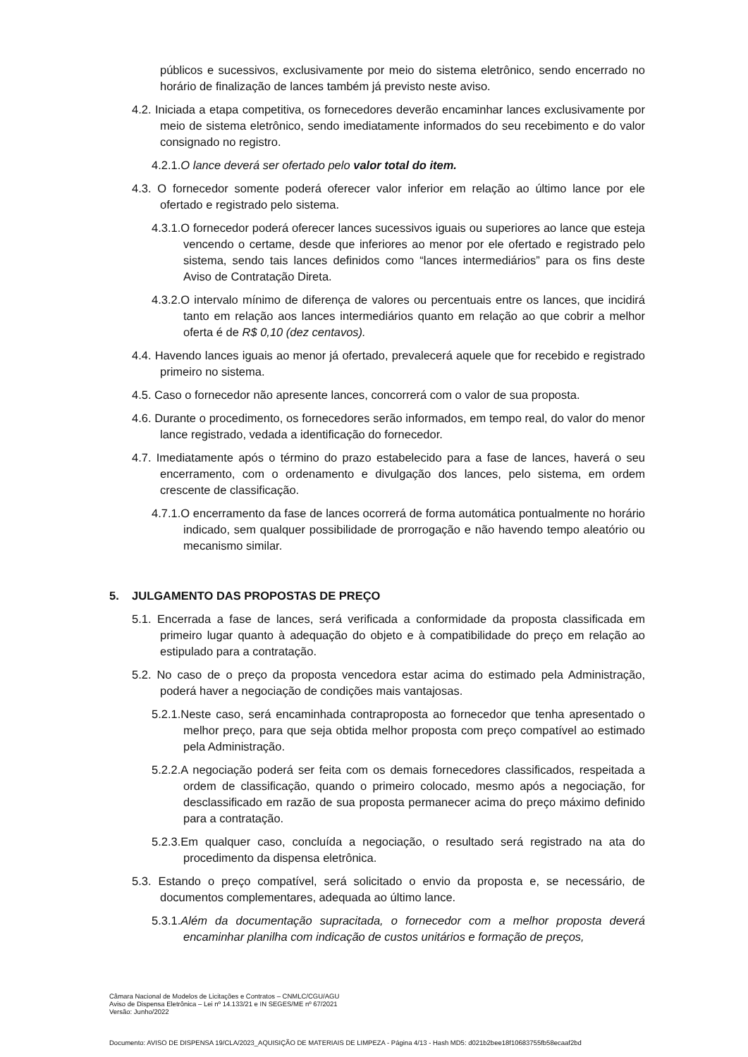públicos e sucessivos, exclusivamente por meio do sistema eletrônico, sendo encerrado no horário de finalização de lances também já previsto neste aviso.
4.2. Iniciada a etapa competitiva, os fornecedores deverão encaminhar lances exclusivamente por meio de sistema eletrônico, sendo imediatamente informados do seu recebimento e do valor consignado no registro.
4.2.1.O lance deverá ser ofertado pelo valor total do item.
4.3. O fornecedor somente poderá oferecer valor inferior em relação ao último lance por ele ofertado e registrado pelo sistema.
4.3.1.O fornecedor poderá oferecer lances sucessivos iguais ou superiores ao lance que esteja vencendo o certame, desde que inferiores ao menor por ele ofertado e registrado pelo sistema, sendo tais lances definidos como “lances intermediários” para os fins deste Aviso de Contratação Direta.
4.3.2.O intervalo mínimo de diferença de valores ou percentuais entre os lances, que incidirá tanto em relação aos lances intermediários quanto em relação ao que cobrir a melhor oferta é de R$ 0,10 (dez centavos).
4.4. Havendo lances iguais ao menor já ofertado, prevalecerá aquele que for recebido e registrado primeiro no sistema.
4.5. Caso o fornecedor não apresente lances, concorrerá com o valor de sua proposta.
4.6. Durante o procedimento, os fornecedores serão informados, em tempo real, do valor do menor lance registrado, vedada a identificação do fornecedor.
4.7. Imediatamente após o término do prazo estabelecido para a fase de lances, haverá o seu encerramento, com o ordenamento e divulgação dos lances, pelo sistema, em ordem crescente de classificação.
4.7.1.O encerramento da fase de lances ocorrerá de forma automática pontualmente no horário indicado, sem qualquer possibilidade de prorrogação e não havendo tempo aleatório ou mecanismo similar.
5. JULGAMENTO DAS PROPOSTAS DE PREÇO
5.1. Encerrada a fase de lances, será verificada a conformidade da proposta classificada em primeiro lugar quanto à adequação do objeto e à compatibilidade do preço em relação ao estipulado para a contratação.
5.2. No caso de o preço da proposta vencedora estar acima do estimado pela Administração, poderá haver a negociação de condições mais vantajosas.
5.2.1.Neste caso, será encaminhada contraproposta ao fornecedor que tenha apresentado o melhor preço, para que seja obtida melhor proposta com preço compatível ao estimado pela Administração.
5.2.2.A negociação poderá ser feita com os demais fornecedores classificados, respeitada a ordem de classificação, quando o primeiro colocado, mesmo após a negociação, for desclassificado em razão de sua proposta permanecer acima do preço máximo definido para a contratação.
5.2.3.Em qualquer caso, concluída a negociação, o resultado será registrado na ata do procedimento da dispensa eletrônica.
5.3. Estando o preço compatível, será solicitado o envio da proposta e, se necessário, de documentos complementares, adequada ao último lance.
5.3.1.Além da documentação supracitada, o fornecedor com a melhor proposta deverá encaminhar planilha com indicação de custos unitários e formação de preços,
Câmara Nacional de Modelos de Licitações e Contratos – CNMLC/CGU/AGU
Aviso de Dispensa Eletrônica – Lei nº 14.133/21 e IN SEGES/ME nº 67/2021
Versão: Junho/2022
Documento: AVISO DE DISPENSA 19/CLA/2023_AQUISIÇÃO DE MATERIAIS DE LIMPEZA - Página 4/13 - Hash MD5: d021b2bee18f10683755fb58ecaaf2bd